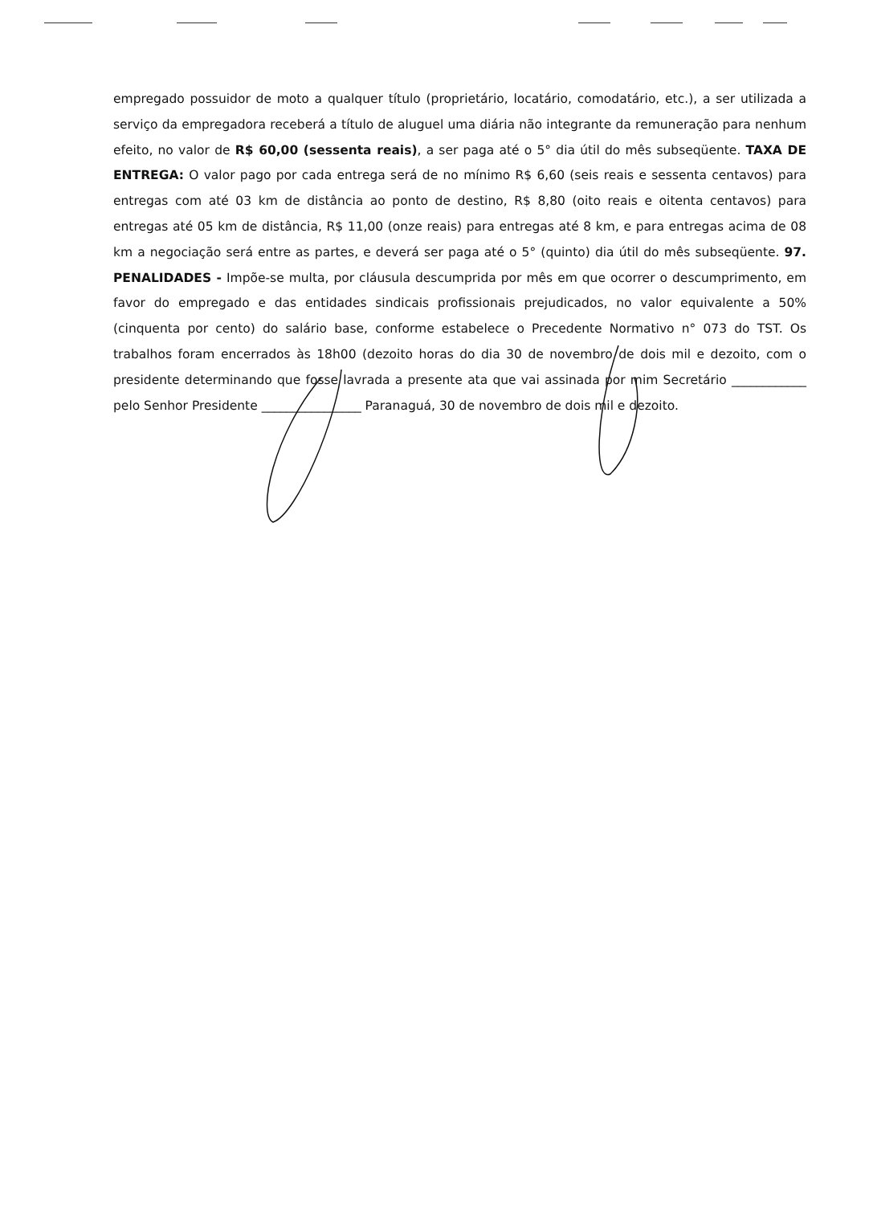empregado possuidor de moto a qualquer título (proprietário, locatário, comodatário, etc.), a ser utilizada a serviço da empregadora receberá a título de aluguel uma diária não integrante da remuneração para nenhum efeito, no valor de R$ 60,00 (sessenta reais), a ser paga até o 5° dia útil do mês subseqüente. TAXA DE ENTREGA: O valor pago por cada entrega será de no mínimo R$ 6,60 (seis reais e sessenta centavos) para entregas com até 03 km de distância ao ponto de destino, R$ 8,80 (oito reais e oitenta centavos) para entregas até 05 km de distância, R$ 11,00 (onze reais) para entregas até 8 km, e para entregas acima de 08 km a negociação será entre as partes, e deverá ser paga até o 5° (quinto) dia útil do mês subseqüente. 97. PENALIDADES - Impõe-se multa, por cláusula descumprida por mês em que ocorrer o descumprimento, em favor do empregado e das entidades sindicais profissionais prejudicados, no valor equivalente a 50% (cinquenta por cento) do salário base, conforme estabelece o Precedente Normativo n° 073 do TST. Os trabalhos foram encerrados às 18h00 (dezoito horas do dia 30 de novembro de dois mil e dezoito, com o presidente determinando que fosse lavrada a presente ata que vai assinada por mim Secretário ____________ pelo Senhor Presidente ________________ Paranaguá, 30 de novembro de dois mil e dezoito.